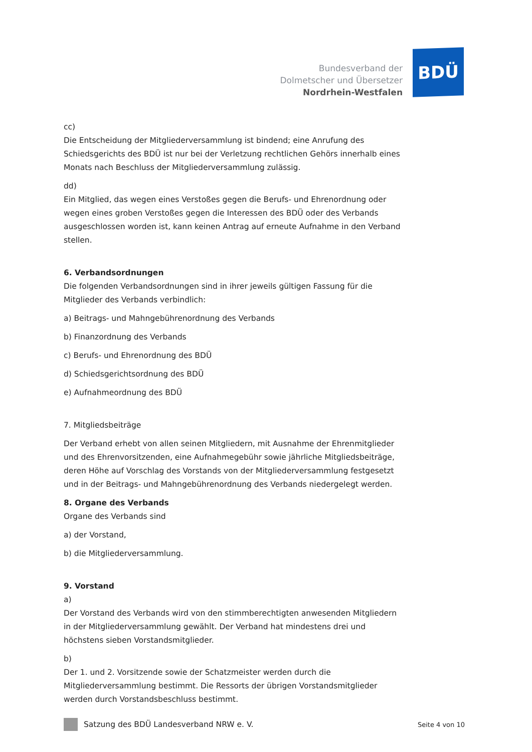Bundesverband der
Dolmetscher und Übersetzer
Nordrhein-Westfalen
BDÜ
cc)
Die Entscheidung der Mitgliederversammlung ist bindend; eine Anrufung des Schiedsgerichts des BDÜ ist nur bei der Verletzung rechtlichen Gehörs innerhalb eines Monats nach Beschluss der Mitgliederversammlung zulässig.
dd)
Ein Mitglied, das wegen eines Verstoßes gegen die Berufs- und Ehrenordnung oder wegen eines groben Verstoßes gegen die Interessen des BDÜ oder des Verbands ausgeschlossen worden ist, kann keinen Antrag auf erneute Aufnahme in den Verband stellen.
6. Verbandsordnungen
Die folgenden Verbandsordnungen sind in ihrer jeweils gültigen Fassung für die Mitglieder des Verbands verbindlich:
a) Beitrags- und Mahngebührenordnung des Verbands
b) Finanzordnung des Verbands
c) Berufs- und Ehrenordnung des BDÜ
d) Schiedsgerichtsordnung des BDÜ
e) Aufnahmeordnung des BDÜ
7. Mitgliedsbeiträge
Der Verband erhebt von allen seinen Mitgliedern, mit Ausnahme der Ehrenmitglieder und des Ehrenvorsitzenden, eine Aufnahmegebühr sowie jährliche Mitgliedsbeiträge, deren Höhe auf Vorschlag des Vorstands von der Mitgliederversammlung festgesetzt und in der Beitrags- und Mahngebührenordnung des Verbands niedergelegt werden.
8. Organe des Verbands
Organe des Verbands sind
a) der Vorstand,
b) die Mitgliederversammlung.
9. Vorstand
a)
Der Vorstand des Verbands wird von den stimmberechtigten anwesenden Mitgliedern in der Mitgliederversammlung gewählt. Der Verband hat mindestens drei und höchstens sieben Vorstandsmitglieder.
b)
Der 1. und 2. Vorsitzende sowie der Schatzmeister werden durch die Mitgliederversammlung bestimmt. Die Ressorts der übrigen Vorstandsmitglieder werden durch Vorstandsbeschluss bestimmt.
Satzung des BDÜ Landesverband NRW e. V. Seite 4 von 10